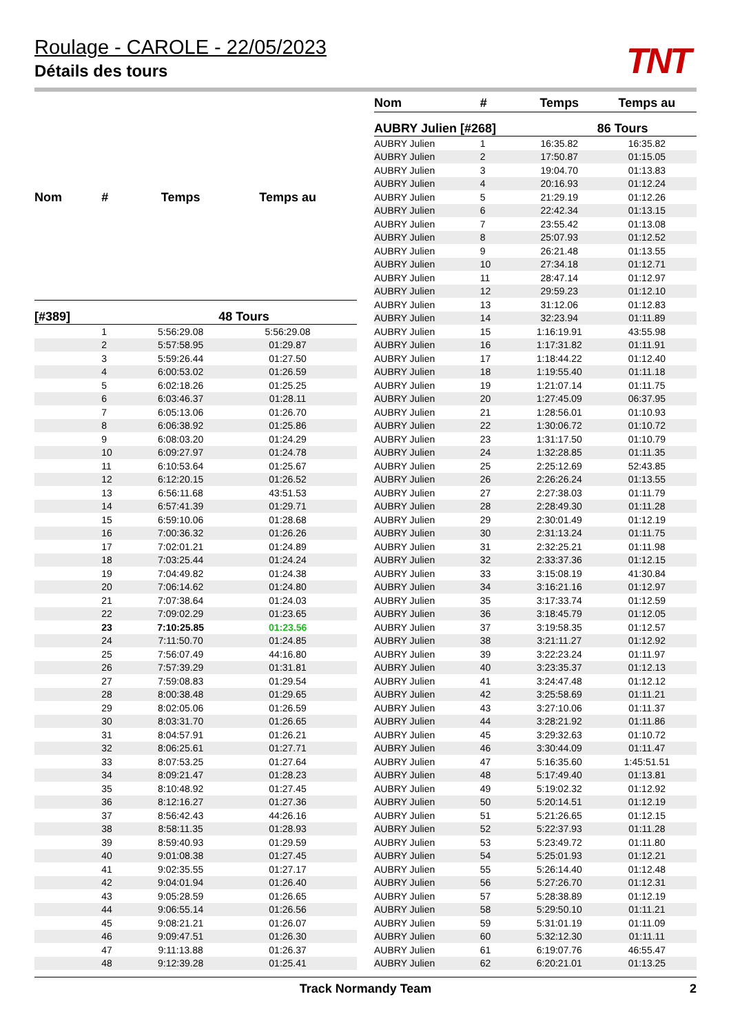Roulage - CAROLE - 22/05/2023
Détails des tours
TNT
| Nom | # | Temps | Temps au |
| --- | --- | --- | --- |
| [#389] | | | 48 Tours |
| | 1 | 5:56:29.08 | 5:56:29.08 |
| | 2 | 5:57:58.95 | 01:29.87 |
| | 3 | 5:59:26.44 | 01:27.50 |
| | 4 | 6:00:53.02 | 01:26.59 |
| | 5 | 6:02:18.26 | 01:25.25 |
| | 6 | 6:03:46.37 | 01:28.11 |
| | 7 | 6:05:13.06 | 01:26.70 |
| | 8 | 6:06:38.92 | 01:25.86 |
| | 9 | 6:08:03.20 | 01:24.29 |
| | 10 | 6:09:27.97 | 01:24.78 |
| | 11 | 6:10:53.64 | 01:25.67 |
| | 12 | 6:12:20.15 | 01:26.52 |
| | 13 | 6:56:11.68 | 43:51.53 |
| | 14 | 6:57:41.39 | 01:29.71 |
| | 15 | 6:59:10.06 | 01:28.68 |
| | 16 | 7:00:36.32 | 01:26.26 |
| | 17 | 7:02:01.21 | 01:24.89 |
| | 18 | 7:03:25.44 | 01:24.24 |
| | 19 | 7:04:49.82 | 01:24.38 |
| | 20 | 7:06:14.62 | 01:24.80 |
| | 21 | 7:07:38.64 | 01:24.03 |
| | 22 | 7:09:02.29 | 01:23.65 |
| | 23 | 7:10:25.85 | 01:23.56 |
| | 24 | 7:11:50.70 | 01:24.85 |
| | 25 | 7:56:07.49 | 44:16.80 |
| | 26 | 7:57:39.29 | 01:31.81 |
| | 27 | 7:59:08.83 | 01:29.54 |
| | 28 | 8:00:38.48 | 01:29.65 |
| | 29 | 8:02:05.06 | 01:26.59 |
| | 30 | 8:03:31.70 | 01:26.65 |
| | 31 | 8:04:57.91 | 01:26.21 |
| | 32 | 8:06:25.61 | 01:27.71 |
| | 33 | 8:07:53.25 | 01:27.64 |
| | 34 | 8:09:21.47 | 01:28.23 |
| | 35 | 8:10:48.92 | 01:27.45 |
| | 36 | 8:12:16.27 | 01:27.36 |
| | 37 | 8:56:42.43 | 44:26.16 |
| | 38 | 8:58:11.35 | 01:28.93 |
| | 39 | 8:59:40.93 | 01:29.59 |
| | 40 | 9:01:08.38 | 01:27.45 |
| | 41 | 9:02:35.55 | 01:27.17 |
| | 42 | 9:04:01.94 | 01:26.40 |
| | 43 | 9:05:28.59 | 01:26.65 |
| | 44 | 9:06:55.14 | 01:26.56 |
| | 45 | 9:08:21.21 | 01:26.07 |
| | 46 | 9:09:47.51 | 01:26.30 |
| | 47 | 9:11:13.88 | 01:26.37 |
| | 48 | 9:12:39.28 | 01:25.41 |
| Nom | # | Temps | Temps au |
| --- | --- | --- | --- |
| AUBRY Julien [#268] | | | 86 Tours |
| AUBRY Julien | 1 | 16:35.82 | 16:35.82 |
| AUBRY Julien | 2 | 17:50.87 | 01:15.05 |
| AUBRY Julien | 3 | 19:04.70 | 01:13.83 |
| AUBRY Julien | 4 | 20:16.93 | 01:12.24 |
| AUBRY Julien | 5 | 21:29.19 | 01:12.26 |
| AUBRY Julien | 6 | 22:42.34 | 01:13.15 |
| AUBRY Julien | 7 | 23:55.42 | 01:13.08 |
| AUBRY Julien | 8 | 25:07.93 | 01:12.52 |
| AUBRY Julien | 9 | 26:21.48 | 01:13.55 |
| AUBRY Julien | 10 | 27:34.18 | 01:12.71 |
| AUBRY Julien | 11 | 28:47.14 | 01:12.97 |
| AUBRY Julien | 12 | 29:59.23 | 01:12.10 |
| AUBRY Julien | 13 | 31:12.06 | 01:12.83 |
| AUBRY Julien | 14 | 32:23.94 | 01:11.89 |
| AUBRY Julien | 15 | 1:16:19.91 | 43:55.98 |
| AUBRY Julien | 16 | 1:17:31.82 | 01:11.91 |
| AUBRY Julien | 17 | 1:18:44.22 | 01:12.40 |
| AUBRY Julien | 18 | 1:19:55.40 | 01:11.18 |
| AUBRY Julien | 19 | 1:21:07.14 | 01:11.75 |
| AUBRY Julien | 20 | 1:27:45.09 | 06:37.95 |
| AUBRY Julien | 21 | 1:28:56.01 | 01:10.93 |
| AUBRY Julien | 22 | 1:30:06.72 | 01:10.72 |
| AUBRY Julien | 23 | 1:31:17.50 | 01:10.79 |
| AUBRY Julien | 24 | 1:32:28.85 | 01:11.35 |
| AUBRY Julien | 25 | 2:25:12.69 | 52:43.85 |
| AUBRY Julien | 26 | 2:26:26.24 | 01:13.55 |
| AUBRY Julien | 27 | 2:27:38.03 | 01:11.79 |
| AUBRY Julien | 28 | 2:28:49.30 | 01:11.28 |
| AUBRY Julien | 29 | 2:30:01.49 | 01:12.19 |
| AUBRY Julien | 30 | 2:31:13.24 | 01:11.75 |
| AUBRY Julien | 31 | 2:32:25.21 | 01:11.98 |
| AUBRY Julien | 32 | 2:33:37.36 | 01:12.15 |
| AUBRY Julien | 33 | 3:15:08.19 | 41:30.84 |
| AUBRY Julien | 34 | 3:16:21.16 | 01:12.97 |
| AUBRY Julien | 35 | 3:17:33.74 | 01:12.59 |
| AUBRY Julien | 36 | 3:18:45.79 | 01:12.05 |
| AUBRY Julien | 37 | 3:19:58.35 | 01:12.57 |
| AUBRY Julien | 38 | 3:21:11.27 | 01:12.92 |
| AUBRY Julien | 39 | 3:22:23.24 | 01:11.97 |
| AUBRY Julien | 40 | 3:23:35.37 | 01:12.13 |
| AUBRY Julien | 41 | 3:24:47.48 | 01:12.12 |
| AUBRY Julien | 42 | 3:25:58.69 | 01:11.21 |
| AUBRY Julien | 43 | 3:27:10.06 | 01:11.37 |
| AUBRY Julien | 44 | 3:28:21.92 | 01:11.86 |
| AUBRY Julien | 45 | 3:29:32.63 | 01:10.72 |
| AUBRY Julien | 46 | 3:30:44.09 | 01:11.47 |
| AUBRY Julien | 47 | 5:16:35.60 | 1:45:51.51 |
| AUBRY Julien | 48 | 5:17:49.40 | 01:13.81 |
| AUBRY Julien | 49 | 5:19:02.32 | 01:12.92 |
| AUBRY Julien | 50 | 5:20:14.51 | 01:12.19 |
| AUBRY Julien | 51 | 5:21:26.65 | 01:12.15 |
| AUBRY Julien | 52 | 5:22:37.93 | 01:11.28 |
| AUBRY Julien | 53 | 5:23:49.72 | 01:11.80 |
| AUBRY Julien | 54 | 5:25:01.93 | 01:12.21 |
| AUBRY Julien | 55 | 5:26:14.40 | 01:12.48 |
| AUBRY Julien | 56 | 5:27:26.70 | 01:12.31 |
| AUBRY Julien | 57 | 5:28:38.89 | 01:12.19 |
| AUBRY Julien | 58 | 5:29:50.10 | 01:11.21 |
| AUBRY Julien | 59 | 5:31:01.19 | 01:11.09 |
| AUBRY Julien | 60 | 5:32:12.30 | 01:11.11 |
| AUBRY Julien | 61 | 6:19:07.76 | 46:55.47 |
| AUBRY Julien | 62 | 6:20:21.01 | 01:13.25 |
Track Normandy Team 2